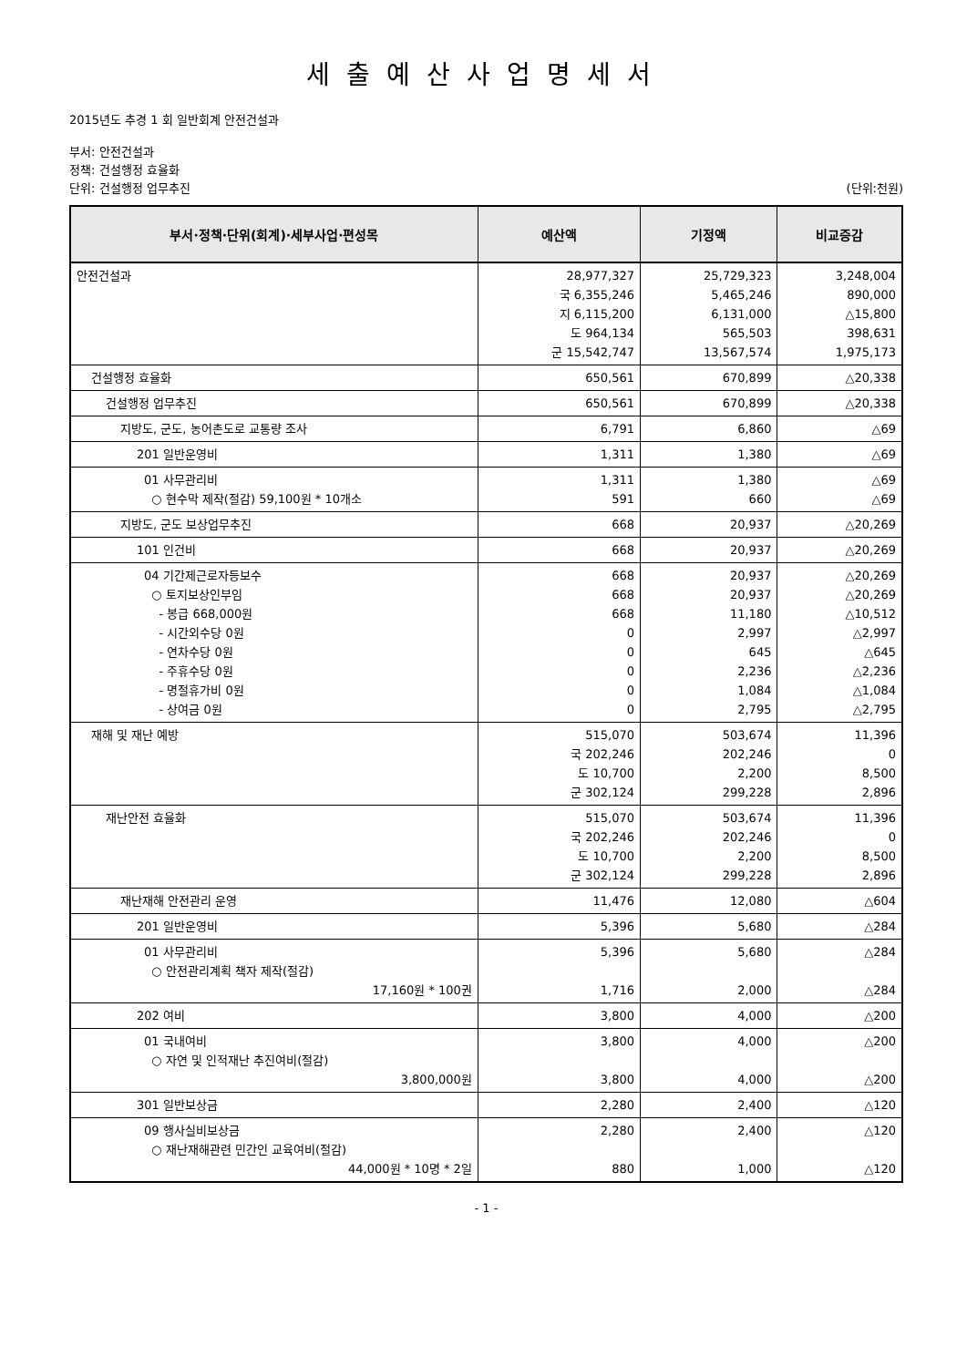세출예산사업명세서
2015년도 추경 1 회 일반회계 안전건설과
부서: 안전건설과
정책: 건설행정 효율화
단위: 건설행정 업무추진 (단위:천원)
| 부서·정책·단위(회계)·세부사업·편성목 | 예산액 | 기정액 | 비교증감 |
| --- | --- | --- | --- |
| 안전건설과 | 28,977,327 국 6,355,246 지 6,115,200 도 964,134 군 15,542,747 | 25,729,323 5,465,246 6,131,000 565,503 13,567,574 | 3,248,004 890,000 △15,800 398,631 1,975,173 |
| 건설행정 효율화 | 650,561 | 670,899 | △20,338 |
| 건설행정 업무추진 | 650,561 | 670,899 | △20,338 |
| 지방도, 군도, 농어촌도로 교통량 조사 | 6,791 | 6,860 | △69 |
| 201 일반운영비 | 1,311 | 1,380 | △69 |
| 01 사무관리비 ○ 현수막 제작(절감) 59,100원 * 10개소 | 1,311 591 | 1,380 660 | △69 △69 |
| 지방도, 군도 보상업무추진 | 668 | 20,937 | △20,269 |
| 101 인건비 | 668 | 20,937 | △20,269 |
| 04 기간제근로자등보수 ○ 토지보상인부임 - 봉급 668,000원 - 시간외수당 0원 - 연차수당 0원 - 주휴수당 0원 - 명절휴가비 0원 - 상여금 0원 | 668 668 668 0 0 0 0 0 | 20,937 20,937 11,180 2,997 645 2,236 1,084 2,795 | △20,269 △20,269 △10,512 △2,997 △645 △2,236 △1,084 △2,795 |
| 재해 및 재난 예방 | 515,070 국 202,246 도 10,700 군 302,124 | 503,674 202,246 2,200 299,228 | 11,396 0 8,500 2,896 |
| 재난안전 효율화 | 515,070 국 202,246 도 10,700 군 302,124 | 503,674 202,246 2,200 299,228 | 11,396 0 8,500 2,896 |
| 재난재해 안전관리 운영 | 11,476 | 12,080 | △604 |
| 201 일반운영비 | 5,396 | 5,680 | △284 |
| 01 사무관리비 ○ 안전관리계획 책자 제작(절감) 17,160원 * 100권 | 5,396 1,716 | 5,680 2,000 | △284 △284 |
| 202 여비 | 3,800 | 4,000 | △200 |
| 01 국내여비 ○ 자연 및 인적재난 추진여비(절감) 3,800,000원 | 3,800 3,800 | 4,000 4,000 | △200 △200 |
| 301 일반보상금 | 2,280 | 2,400 | △120 |
| 09 행사실비보상금 ○ 재난재해관련 민간인 교육여비(절감) 44,000원 * 10명 * 2일 | 2,280 880 | 2,400 1,000 | △120 △120 |
- 1 -